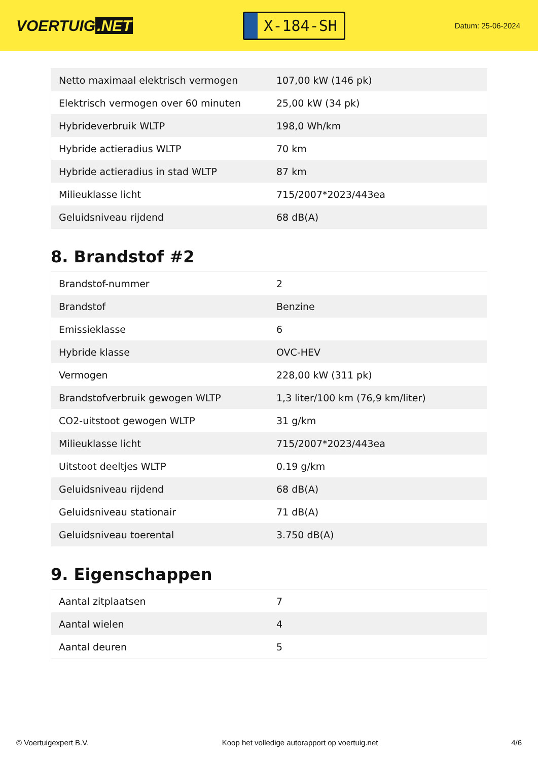VOERTUIG.NET
X-184-SH
Datum: 25-06-2024
| Netto maximaal elektrisch vermogen | 107,00 kW (146 pk) |
| Elektrisch vermogen over 60 minuten | 25,00 kW (34 pk) |
| Hybrideverbruik WLTP | 198,0 Wh/km |
| Hybride actieradius WLTP | 70 km |
| Hybride actieradius in stad WLTP | 87 km |
| Milieuklasse licht | 715/2007*2023/443ea |
| Geluidsniveau rijdend | 68 dB(A) |
8. Brandstof #2
| Brandstof-nummer | 2 |
| Brandstof | Benzine |
| Emissieklasse | 6 |
| Hybride klasse | OVC-HEV |
| Vermogen | 228,00 kW (311 pk) |
| Brandstofverbruik gewogen WLTP | 1,3 liter/100 km (76,9 km/liter) |
| CO2-uitstoot gewogen WLTP | 31 g/km |
| Milieuklasse licht | 715/2007*2023/443ea |
| Uitstoot deeltjes WLTP | 0.19 g/km |
| Geluidsniveau rijdend | 68 dB(A) |
| Geluidsniveau stationair | 71 dB(A) |
| Geluidsniveau toerental | 3.750 dB(A) |
9. Eigenschappen
| Aantal zitplaatsen | 7 |
| Aantal wielen | 4 |
| Aantal deuren | 5 |
© Voertuigexpert B.V. Koop het volledige autorapport op voertuig.net 4/6